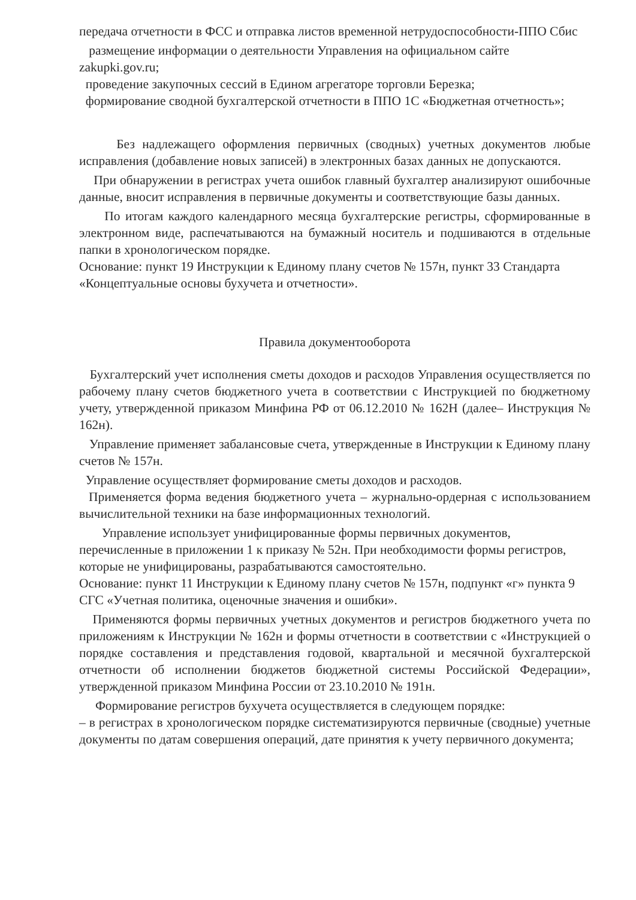передача отчетности в ФСС и отправка листов временной нетрудоспособности-ППО Сбис
размещение информации о деятельности Управления на официальном сайте zakupki.gov.ru;
проведение закупочных сессий в Едином агрегаторе торговли Березка;
формирование сводной бухгалтерской отчетности в ППО 1С «Бюджетная отчетность»;
Без надлежащего оформления первичных (сводных) учетных документов любые исправления (добавление новых записей) в электронных базах данных не допускаются.
При обнаружении в регистрах учета ошибок главный бухгалтер анализируют ошибочные данные, вносит исправления в первичные документы и соответствующие базы данных.
По итогам каждого календарного месяца бухгалтерские регистры, сформированные в электронном виде, распечатываются на бумажный носитель и подшиваются в отдельные папки в хронологическом порядке.
Основание: пункт 19 Инструкции к Единому плану счетов № 157н, пункт 33 Стандарта «Концептуальные основы бухучета и отчетности».
Правила документооборота
Бухгалтерский учет исполнения сметы доходов и расходов Управления осуществляется по рабочему плану счетов бюджетного учета в соответствии с Инструкцией по бюджетному учету, утвержденной приказом Минфина РФ от 06.12.2010 № 162Н (далее– Инструкция № 162н).
Управление применяет забалансовые счета, утвержденные в Инструкции к Единому плану счетов № 157н.
Управление осуществляет формирование сметы доходов и расходов.
Применяется форма ведения бюджетного учета – журнально-ордерная с использованием вычислительной техники на базе информационных технологий.
Управление использует унифицированные формы первичных документов, перечисленные в приложении 1 к приказу № 52н. При необходимости формы регистров, которые не унифицированы, разрабатываются самостоятельно.
Основание: пункт 11 Инструкции к Единому плану счетов № 157н, подпункт «г» пункта 9 СГС «Учетная политика, оценочные значения и ошибки».
Применяются формы первичных учетных документов и регистров бюджетного учета по приложениям к Инструкции № 162н и формы отчетности в соответствии с «Инструкцией о порядке составления и представления годовой, квартальной и месячной бухгалтерской отчетности об исполнении бюджетов бюджетной системы Российской Федерации», утвержденной приказом Минфина России от 23.10.2010 № 191н.
Формирование регистров бухучета осуществляется в следующем порядке:
– в регистрах в хронологическом порядке систематизируются первичные (сводные) учетные документы по датам совершения операций, дате принятия к учету первичного документа;